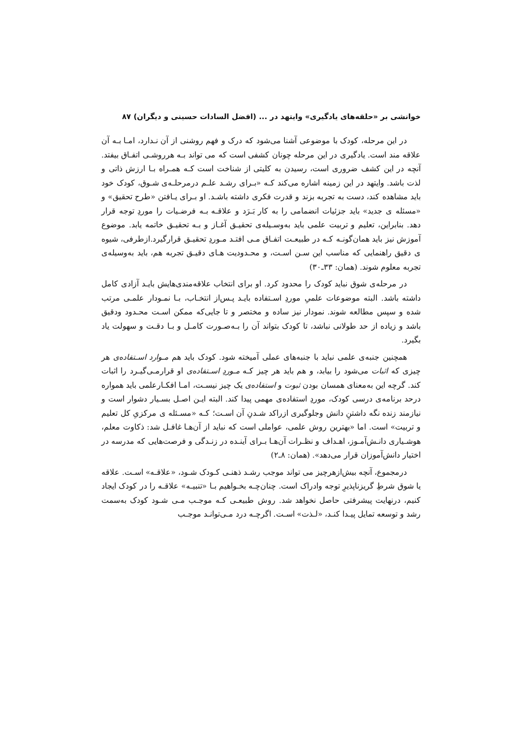خوانشی بر «حلقه‌های یادگیری» وایتهد در ... (افضل السادات حسینی و دیگران) ۸۷
در این مرحله، کودک با موضوعی آشنا می‌شود که درک و فهم روشنی از آن نـدارد، امـا بـه آن علاقه مند است. یادگیری در این مرحله چونان کشفی است که می تواند بـه هرروشـی اتفـاق بیفتد. آنچه در این کشف ضروری است، رسیدن به کلیتی از شناخت است کـه همـراه بـا ارزش ذاتی و لذت باشد. وایتهد در این زمینه اشاره می‌کند کـه «بـرای رشـد علـم درمرحلـه‌ی شـوق، کودک خود باید مشاهده کند، دست به تجربه بزند و قدرت فکری داشته باشـد. او بـرای یـافتن «طرح تحقیق» و «مسئله ی جدید» باید جزئیات انضمامی را به کار بَـرَد و علاقـه بـه فرضـیات را موردِ توجه قرار دهد. بنابراین، تعلیم و تربیت علمی باید به‌وسـیله‌ی تحقیـق آغـاز و بـه تحقیـق خاتمه یابد. موضوع آموزش نیز باید همان‌گونـه کـه در طبیعـت اتفـاق مـی افتـد مـوردِ تحقیـق قرارگیرد.ازطرفی، شیوه ی دقیق راهنمایی که مناسب این سـن اسـت، و محـدودیت هـای دقیـق تجربه هم، باید به‌وسیله‌ی تجربه معلوم شوند. (همان: ۳۳ـ۳۰)
در مرحله‌ی شوق نباید کودک را محدود کرد. او برای انتخاب علاقه‌مندی‌هایش بایـد آزادی کامل داشته باشد. البته موضوعات علمیِ موردِ اسـتفاده بایـد پـس‌از انتخـاب، بـا نمـودار علمـی مرتب شده و سپس مطالعه شوند. نمودار نیز ساده و مختصر و تا جایی‌که ممکن اسـت محـدود ودقیق باشد و زیاده از حد طولانی نباشد، تا کودک بتواند آن را بـه‌صـورت کامـل و بـا دقـت و سهولت یاد بگیرد.
همچنین جنبه‌ی علمی نباید با جنبه‌های عملی آمیخته شود. کودک باید هم مـوارد اسـتفاده‌ی هر چیزی که اثبات می‌شود را بیابد، و هم باید هر چیز کـه مـوردِ اسـتفاده‌ی او قرارمـی‌گیـرد را اثبات کند. گرچه این به‌معنای همسان بودن ثبوت و استفاده‌ی یک چیز نیسـت، امـا افکـارعلمی باید همواره درحد برنامه‌ی درسی کودک، موردِ استفاده‌ی مهمی پیدا کند. البته ایـن اصـل بسـیار دشوار است و نیازمند زنده نگه داشتنِ دانش وجلوگیری ازراکد شـدنِ آن اسـت؛ کـه «مسـئله ی مرکزیِ کل تعلیم و تربیت» است. اما «بهترین روش علمی، عواملی است که نباید از آن‌هـا غافـل شد: ذکاوت معلم، هوشـیاری دانـش‌آمـوز، اهـداف و نظـرات آن‌هـا بـرای آینـده در زنـدگی و فرصت‌هایی که مدرسه در اختیار دانش‌آموزان قرار می‌دهد». (همان: ۸ـ۲)
درمجموع، آنچه بیش‌ازهرچیز می تواند موجب رشـد ذهنـی کـودک شـود، «علاقـه» اسـت. علاقه یا شوق شرطِ گریزناپذیرِ توجه وادراک است. چنان‌چـه بخـواهیم بـا «تنبیـه» علاقـه را در کودک ایجاد کنیم، درنهایت پیشرفتی حاصل نخواهد شد. روش طبیعـی کـه موجـب مـی شـود کودک به‌سمت رشد و توسعه تمایل پیـدا کنـد، «لـذت» اسـت. اگرچـه درد مـی‌توانـد موجـب